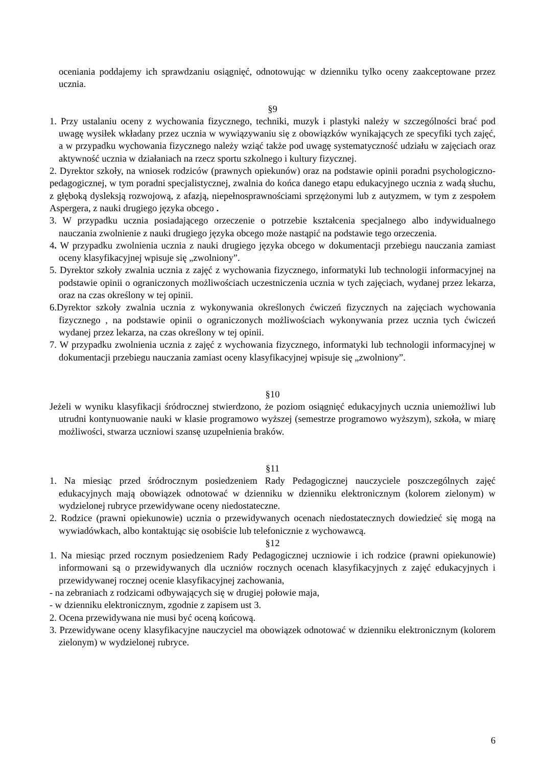oceniania poddajemy ich sprawdzaniu osiągnięć, odnotowując w dzienniku tylko oceny zaakceptowane przez ucznia.
§9
1. Przy ustalaniu oceny z wychowania fizycznego, techniki, muzyk i plastyki należy w szczególności brać pod uwagę wysiłek wkładany przez ucznia w wywiązywaniu się z obowiązków wynikających ze specyfiki tych zajęć, a w przypadku wychowania fizycznego należy wziąć także pod uwagę systematyczność udziału w zajęciach oraz aktywność ucznia w działaniach na rzecz sportu szkolnego i kultury fizycznej.
2. Dyrektor szkoły, na wniosek rodziców (prawnych opiekunów) oraz na podstawie opinii poradni psychologiczno-pedagogicznej, w tym poradni specjalistycznej, zwalnia do końca danego etapu edukacyjnego ucznia z wadą słuchu, z głęboką dysleksją rozwojową, z afazją, niepełnosprawnościami sprzężonymi lub z autyzmem, w tym z zespołem Aspergera, z nauki drugiego języka obcego .
3. W przypadku ucznia posiadającego orzeczenie o potrzebie kształcenia specjalnego albo indywidualnego nauczania zwolnienie z nauki drugiego języka obcego może nastąpić na podstawie tego orzeczenia.
4. W przypadku zwolnienia ucznia z nauki drugiego języka obcego w dokumentacji przebiegu nauczania zamiast oceny klasyfikacyjnej wpisuje się „zwolniony”.
5. Dyrektor szkoły zwalnia ucznia z zajęć z wychowania fizycznego, informatyki lub technologii informacyjnej na podstawie opinii o ograniczonych możliwościach uczestniczenia ucznia w tych zajęciach, wydanej przez lekarza, oraz na czas określony w tej opinii.
6.Dyrektor szkoły zwalnia ucznia z wykonywania określonych ćwiczeń fizycznych na zajęciach wychowania fizycznego , na podstawie opinii o ograniczonych możliwościach wykonywania przez ucznia tych ćwiczeń wydanej przez lekarza, na czas określony w tej opinii.
7. W przypadku zwolnienia ucznia z zajęć z wychowania fizycznego, informatyki lub technologii informacyjnej w dokumentacji przebiegu nauczania zamiast oceny klasyfikacyjnej wpisuje się „zwolniony”.
§10
Jeżeli w wyniku klasyfikacji śródrocznej stwierdzono, że poziom osiągnięć edukacyjnych ucznia uniemożliwi lub utrudni kontynuowanie nauki w klasie programowo wyższej (semestrze programowo wyższym), szkoła, w miarę możliwości, stwarza uczniowi szansę uzupełnienia braków.
§11
1. Na miesiąc przed śródrocznym posiedzeniem Rady Pedagogicznej nauczyciele poszczególnych zajęć edukacyjnych mają obowiązek odnotować w dzienniku w dzienniku elektronicznym (kolorem zielonym) w wydzielonej rubryce przewidywane oceny niedostateczne.
2. Rodzice (prawni opiekunowie) ucznia o przewidywanych ocenach niedostatecznych dowiedzieć się mogą na wywiadówkach, albo kontaktując się osobiście lub telefonicznie z wychowawcą.
§12
1. Na miesiąc przed rocznym posiedzeniem Rady Pedagogicznej uczniowie i ich rodzice (prawni opiekunowie) informowani są o przewidywanych dla uczniów rocznych ocenach klasyfikacyjnych z zajęć edukacyjnych i przewidywanej rocznej ocenie klasyfikacyjnej zachowania,
- na zebraniach z rodzicami odbywających się w drugiej połowie maja,
- w dzienniku elektronicznym, zgodnie z zapisem ust 3.
2. Ocena przewidywana nie musi być oceną końcową.
3. Przewidywane oceny klasyfikacyjne nauczyciel ma obowiązek odnotować w dzienniku elektronicznym (kolorem zielonym) w wydzielonej rubryce.
6